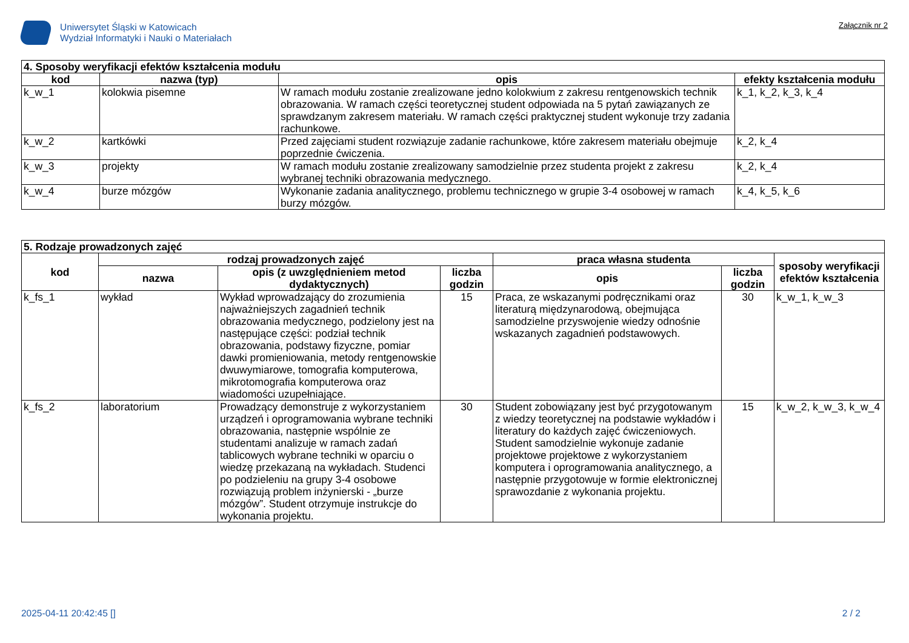Uniwersytet Śląski w Katowicach
Wydział Informatyki i Nauki o Materiałach
Załącznik nr 2
| 4. Sposoby weryfikacji efektów kształcenia modułu | | | |
| --- | --- | --- | --- |
| kod | nazwa (typ) | opis | efekty kształcenia modułu |
| k_w_1 | kolokwia pisemne | W ramach modułu zostanie zrealizowane jedno kolokwium z zakresu rentgenowskich technik obrazowania. W ramach części teoretycznej student odpowiada na 5 pytań zawiązanych ze sprawdzanym zakresem materiału. W ramach części praktycznej student wykonuje trzy zadania rachunkowe. | k_1, k_2, k_3, k_4 |
| k_w_2 | kartkówki | Przed zajęciami student rozwiązuje zadanie rachunkowe, które zakresem materiału obejmuje poprzednie ćwiczenia. | k_2, k_4 |
| k_w_3 | projekty | W ramach modułu zostanie zrealizowany samodzielnie przez studenta projekt z zakresu wybranej techniki obrazowania medycznego. | k_2, k_4 |
| k_w_4 | burze mózgów | Wykonanie zadania analitycznego, problemu technicznego w grupie 3-4 osobowej w ramach burzy mózgów. | k_4, k_5, k_6 |
| 5. Rodzaje prowadzonych zajęć | | | | | | |
| --- | --- | --- | --- | --- | --- | --- |
| kod | rodzaj prowadzonych zajęć | | | praca własna studenta | | sposoby weryfikacji efektów kształcenia |
| | nazwa | opis (z uwzględnieniem metod dydaktycznych) | liczba godzin | opis | liczba godzin | |
| k_fs_1 | wykład | Wykład wprowadzający do zrozumienia najważniejszych zagadnień technik obrazowania medycznego, podzielony jest na następujące części: podział technik obrazowania, podstawy fizyczne, pomiar dawki promieniowania, metody rentgenowskie dwuwymiarowe, tomografia komputerowa, mikrotomografia komputerowa oraz wiadomości uzupełniające. | 15 | Praca, ze wskazanymi podręcznikami oraz literaturą międzynarodową, obejmująca samodzielne przyswojenie wiedzy odnośnie wskazanych zagadnień podstawowych. | 30 | k_w_1, k_w_3 |
| k_fs_2 | laboratorium | Prowadzący demonstruje z wykorzystaniem urządzeń i oprogramowania wybrane techniki obrazowania, następnie wspólnie ze studentami analizuje w ramach zadań tablicowych wybrane techniki w oparciu o wiedzę przekazaną na wykładach. Studenci po podzieleniu na grupy 3-4 osobowe rozwiązują problem inżynierski - „burze mózgów”. Student otrzymuje instrukcje do wykonania projektu. | 30 | Student zobowiązany jest być przygotowanym z wiedzy teoretycznej na podstawie wykładów i literatury do każdych zajęć ćwiczeniowych. Student samodzielnie wykonuje zadanie projektowe projektowe z wykorzystaniem komputera i oprogramowania analitycznego, a następnie przygotowuje w formie elektronicznej sprawozdanie z wykonania projektu. | 15 | k_w_2, k_w_3, k_w_4 |
2025-04-11 20:42:45 [] 2 / 2